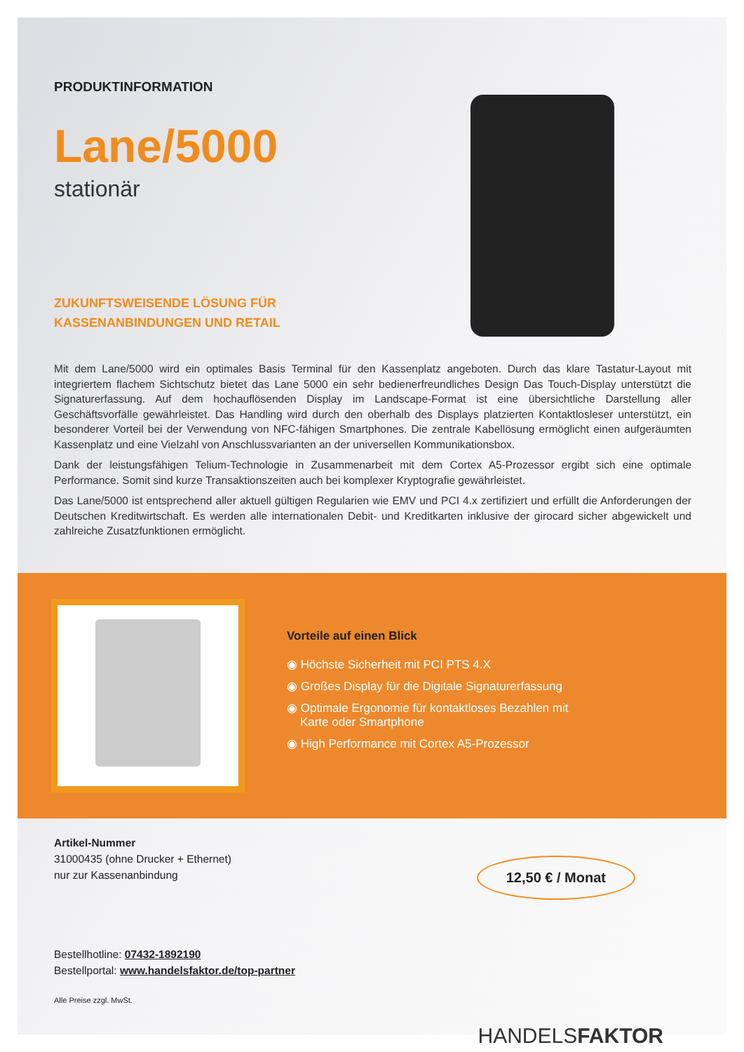PRODUKTINFORMATION
Lane/5000
stationär
ZUKUNFTSWEISENDE LÖSUNG FÜR
KASSENANBINDUNGEN UND RETAIL
Mit dem Lane/5000 wird ein optimales Basis Terminal für den Kassenplatz angeboten. Durch das klare Tastatur-Layout mit integriertem flachem Sichtschutz bietet das Lane 5000 ein sehr bedienerfreundliches Design Das Touch-Display unterstützt die Signaturerfassung. Auf dem hochauflösenden Display im Landscape-Format ist eine übersichtliche Darstellung aller Geschäftsvorfälle gewährleistet. Das Handling wird durch den oberhalb des Displays platzierten Kontaktlosleser unterstützt, ein besonderer Vorteil bei der Verwendung von NFC-fähigen Smartphones. Die zentrale Kabellösung ermöglicht einen aufgeräumten Kassenplatz und eine Vielzahl von Anschlussvarianten an der universellen Kommunikationsbox.
Dank der leistungsfähigen Telium-Technologie in Zusammenarbeit mit dem Cortex A5-Prozessor ergibt sich eine optimale Performance. Somit sind kurze Transaktionszeiten auch bei komplexer Kryptografie gewährleistet.
Das Lane/5000 ist entsprechend aller aktuell gültigen Regularien wie EMV und PCI 4.x zertifiziert und erfüllt die Anforderungen der Deutschen Kreditwirtschaft. Es werden alle internationalen Debit- und Kreditkarten inklusive der girocard sicher abgewickelt und zahlreiche Zusatzfunktionen ermöglicht.
Vorteile auf einen Blick
◉ Höchste Sicherheit mit PCI PTS 4.X
◉ Großes Display für die Digitale Signaturerfassung
◉ Optimale Ergonomie für kontaktloses Bezahlen mit
Karte oder Smartphone
◉ High Performance mit Cortex A5-Prozessor
Artikel-Nummer
31000435 (ohne Drucker + Ethernet)
nur zur Kassenanbindung
12,50 € / Monat
Bestellhotline: 07432-1892190
Bestellportal: www.handelsfaktor.de/top-partner
Alle Preise zzgl. MwSt.
HANDELSFAKTOR